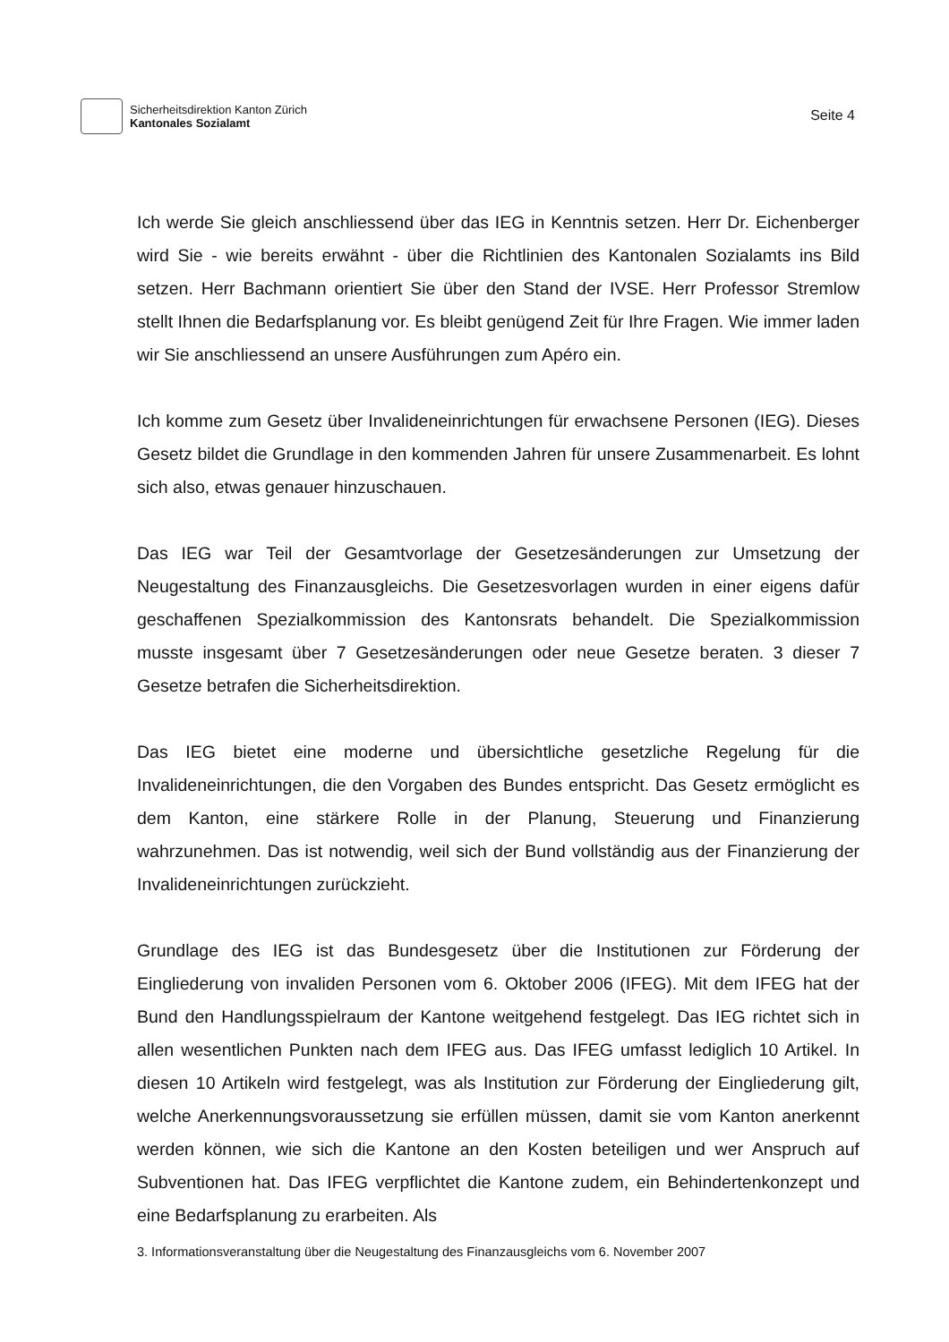Sicherheitsdirektion Kanton Zürich
Kantonales Sozialamt
Seite 4
Ich werde Sie gleich anschliessend über das IEG in Kenntnis setzen. Herr Dr. Eichenberger wird Sie - wie bereits erwähnt - über die Richtlinien des Kantonalen Sozialamts ins Bild setzen. Herr Bachmann orientiert Sie über den Stand der IVSE. Herr Professor Stremlow stellt Ihnen die Bedarfsplanung vor. Es bleibt genügend Zeit für Ihre Fragen. Wie immer laden wir Sie anschliessend an unsere Ausführungen zum Apéro ein.
Ich komme zum Gesetz über Invalideneinrichtungen für erwachsene Personen (IEG). Dieses Gesetz bildet die Grundlage in den kommenden Jahren für unsere Zusammenarbeit. Es lohnt sich also, etwas genauer hinzuschauen.
Das IEG war Teil der Gesamtvorlage der Gesetzesänderungen zur Umsetzung der Neugestaltung des Finanzausgleichs. Die Gesetzesvorlagen wurden in einer eigens dafür geschaffenen Spezialkommission des Kantonsrats behandelt. Die Spezialkommission musste insgesamt über 7 Gesetzesänderungen oder neue Gesetze beraten. 3 dieser 7 Gesetze betrafen die Sicherheitsdirektion.
Das IEG bietet eine moderne und übersichtliche gesetzliche Regelung für die Invalideneinrichtungen, die den Vorgaben des Bundes entspricht. Das Gesetz ermöglicht es dem Kanton, eine stärkere Rolle in der Planung, Steuerung und Finanzierung wahrzunehmen. Das ist notwendig, weil sich der Bund vollständig aus der Finanzierung der Invalideneinrichtungen zurückzieht.
Grundlage des IEG ist das Bundesgesetz über die Institutionen zur Förderung der Eingliederung von invaliden Personen vom 6. Oktober 2006 (IFEG). Mit dem IFEG hat der Bund den Handlungsspielraum der Kantone weitgehend festgelegt. Das IEG richtet sich in allen wesentlichen Punkten nach dem IFEG aus. Das IFEG umfasst lediglich 10 Artikel. In diesen 10 Artikeln wird festgelegt, was als Institution zur Förderung der Eingliederung gilt, welche Anerkennungsvoraussetzung sie erfüllen müssen, damit sie vom Kanton anerkennt werden können, wie sich die Kantone an den Kosten beteiligen und wer Anspruch auf Subventionen hat. Das IFEG verpflichtet die Kantone zudem, ein Behindertenkonzept und eine Bedarfsplanung zu erarbeiten. Als
3. Informationsveranstaltung über die Neugestaltung des Finanzausgleichs vom 6. November 2007